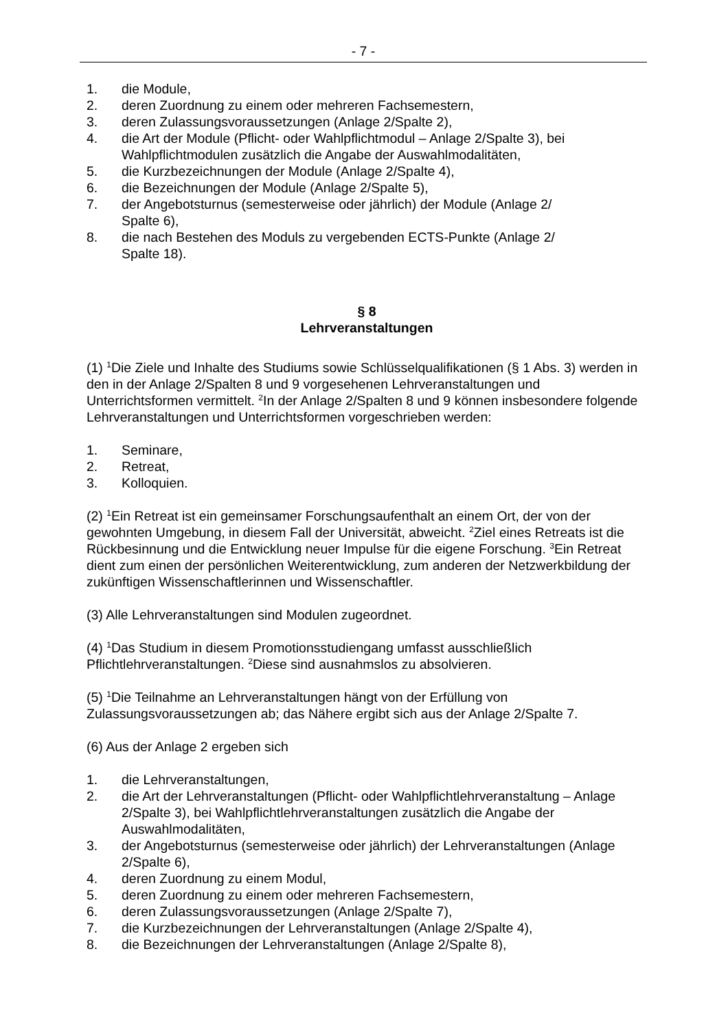- 7 -
1. die Module,
2. deren Zuordnung zu einem oder mehreren Fachsemestern,
3. deren Zulassungsvoraussetzungen (Anlage 2/Spalte 2),
4. die Art der Module (Pflicht- oder Wahlpflichtmodul – Anlage 2/Spalte 3), bei Wahlpflichtmodulen zusätzlich die Angabe der Auswahlmodalitäten,
5. die Kurzbezeichnungen der Module (Anlage 2/Spalte 4),
6. die Bezeichnungen der Module (Anlage 2/Spalte 5),
7. der Angebotsturnus (semesterweise oder jährlich) der Module (Anlage 2/
Spalte 6),
8. die nach Bestehen des Moduls zu vergebenden ECTS-Punkte (Anlage 2/
Spalte 18).
§ 8
Lehrveranstaltungen
(1) <sup>1</sup>Die Ziele und Inhalte des Studiums sowie Schlüsselqualifikationen (§ 1 Abs. 3) werden in den in der Anlage 2/Spalten 8 und 9 vorgesehenen Lehrveranstaltungen und Unterrichtsformen vermittelt. <sup>2</sup>In der Anlage 2/Spalten 8 und 9 können insbesondere folgende Lehrveranstaltungen und Unterrichtsformen vorgeschrieben werden:
1. Seminare,
2. Retreat,
3. Kolloquien.
(2) <sup>1</sup>Ein Retreat ist ein gemeinsamer Forschungsaufenthalt an einem Ort, der von der gewohnten Umgebung, in diesem Fall der Universität, abweicht. <sup>2</sup>Ziel eines Retreats ist die Rückbesinnung und die Entwicklung neuer Impulse für die eigene Forschung. <sup>3</sup>Ein Retreat dient zum einen der persönlichen Weiterentwicklung, zum anderen der Netzwerkbildung der zukünftigen Wissenschaftlerinnen und Wissenschaftler.
(3) Alle Lehrveranstaltungen sind Modulen zugeordnet.
(4) <sup>1</sup>Das Studium in diesem Promotionsstudiengang umfasst ausschließlich Pflichtlehrveranstaltungen. <sup>2</sup>Diese sind ausnahmslos zu absolvieren.
(5) <sup>1</sup>Die Teilnahme an Lehrveranstaltungen hängt von der Erfüllung von Zulassungsvoraussetzungen ab; das Nähere ergibt sich aus der Anlage 2/Spalte 7.
(6) Aus der Anlage 2 ergeben sich
1. die Lehrveranstaltungen,
2. die Art der Lehrveranstaltungen (Pflicht- oder Wahlpflichtlehrveranstaltung – Anlage 2/Spalte 3), bei Wahlpflichtlehrveranstaltungen zusätzlich die Angabe der Auswahlmodalitäten,
3. der Angebotsturnus (semesterweise oder jährlich) der Lehrveranstaltungen (Anlage 2/Spalte 6),
4. deren Zuordnung zu einem Modul,
5. deren Zuordnung zu einem oder mehreren Fachsemestern,
6. deren Zulassungsvoraussetzungen (Anlage 2/Spalte 7),
7. die Kurzbezeichnungen der Lehrveranstaltungen (Anlage 2/Spalte 4),
8. die Bezeichnungen der Lehrveranstaltungen (Anlage 2/Spalte 8),